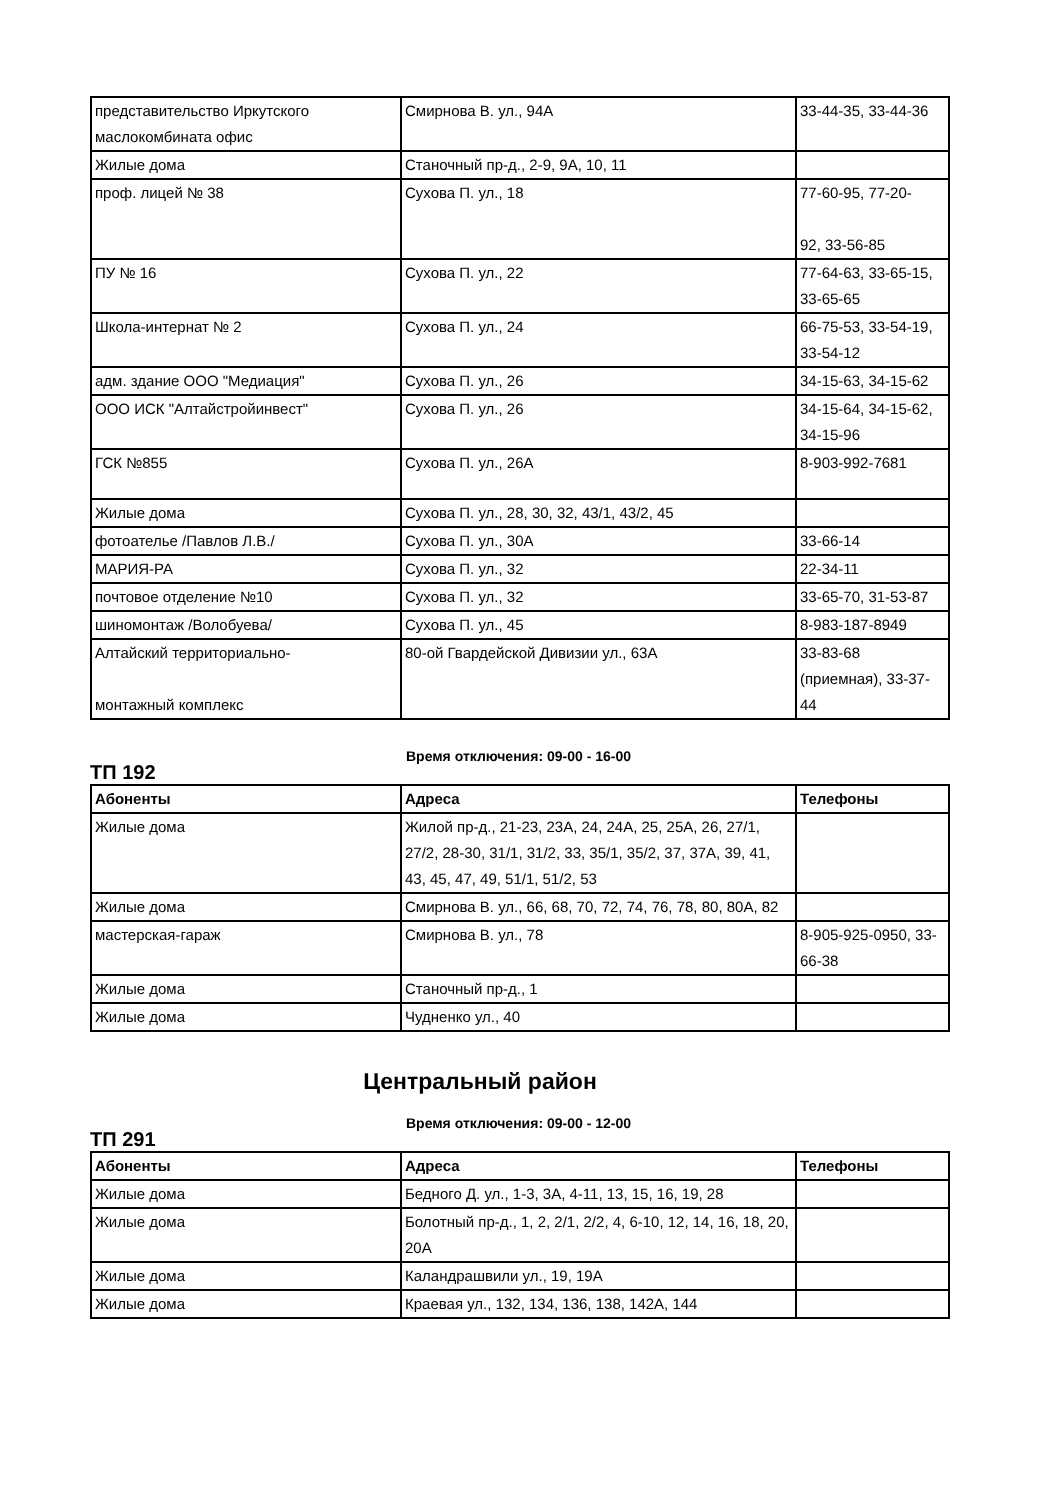| представительство Иркутского маслокомбината офис | Смирнова В. ул., 94А | 33-44-35, 33-44-36 |
| Жилые дома | Станочный пр-д., 2-9, 9А, 10, 11 | |
| проф. лицей № 38 | Сухова П. ул., 18 | 77-60-95, 77-20- 92, 33-56-85 |
| ПУ № 16 | Сухова П. ул., 22 | 77-64-63, 33-65-15, 33-65-65 |
| Школа-интернат № 2 | Сухова П. ул., 24 | 66-75-53, 33-54-19, 33-54-12 |
| адм. здание ООО "Медиация" | Сухова П. ул., 26 | 34-15-63, 34-15-62 |
| ООО ИСК "Алтайстройинвест" | Сухова П. ул., 26 | 34-15-64, 34-15-62, 34-15-96 |
| ГСК №855 | Сухова П. ул., 26А | 8-903-992-7681 |
| Жилые дома | Сухова П. ул., 28, 30, 32, 43/1, 43/2, 45 | |
| фотоателье /Павлов Л.В./ | Сухова П. ул., 30А | 33-66-14 |
| МАРИЯ-РА | Сухова П. ул., 32 | 22-34-11 |
| почтовое отделение №10 | Сухова П. ул., 32 | 33-65-70, 31-53-87 |
| шиномонтаж /Волобуева/ | Сухова П. ул., 45 | 8-983-187-8949 |
| Алтайский территориально- монтажный комплекс | 80-ой Гвардейской Дивизии ул., 63А | 33-83-68 (приемная), 33-37-44 |
ТП 192
Время отключения: 09-00 - 16-00
| Абоненты | Адреса | Телефоны |
| --- | --- | --- |
| Жилые дома | Жилой пр-д., 21-23, 23А, 24, 24А, 25, 25А, 26, 27/1, 27/2, 28-30, 31/1, 31/2, 33, 35/1, 35/2, 37, 37А, 39, 41, 43, 45, 47, 49, 51/1, 51/2, 53 | |
| Жилые дома | Смирнова В. ул., 66, 68, 70, 72, 74, 76, 78, 80, 80А, 82 | |
| мастерская-гараж | Смирнова В. ул., 78 | 8-905-925-0950, 33-66-38 |
| Жилые дома | Станочный пр-д., 1 | |
| Жилые дома | Чудненко ул., 40 | |
Центральный район
ТП 291
Время отключения: 09-00 - 12-00
| Абоненты | Адреса | Телефоны |
| --- | --- | --- |
| Жилые дома | Бедного Д. ул., 1-3, 3А, 4-11, 13, 15, 16, 19, 28 | |
| Жилые дома | Болотный пр-д., 1, 2, 2/1, 2/2, 4, 6-10, 12, 14, 16, 18, 20, 20А | |
| Жилые дома | Каландрашвили ул., 19, 19А | |
| Жилые дома | Краевая ул., 132, 134, 136, 138, 142А, 144 | |